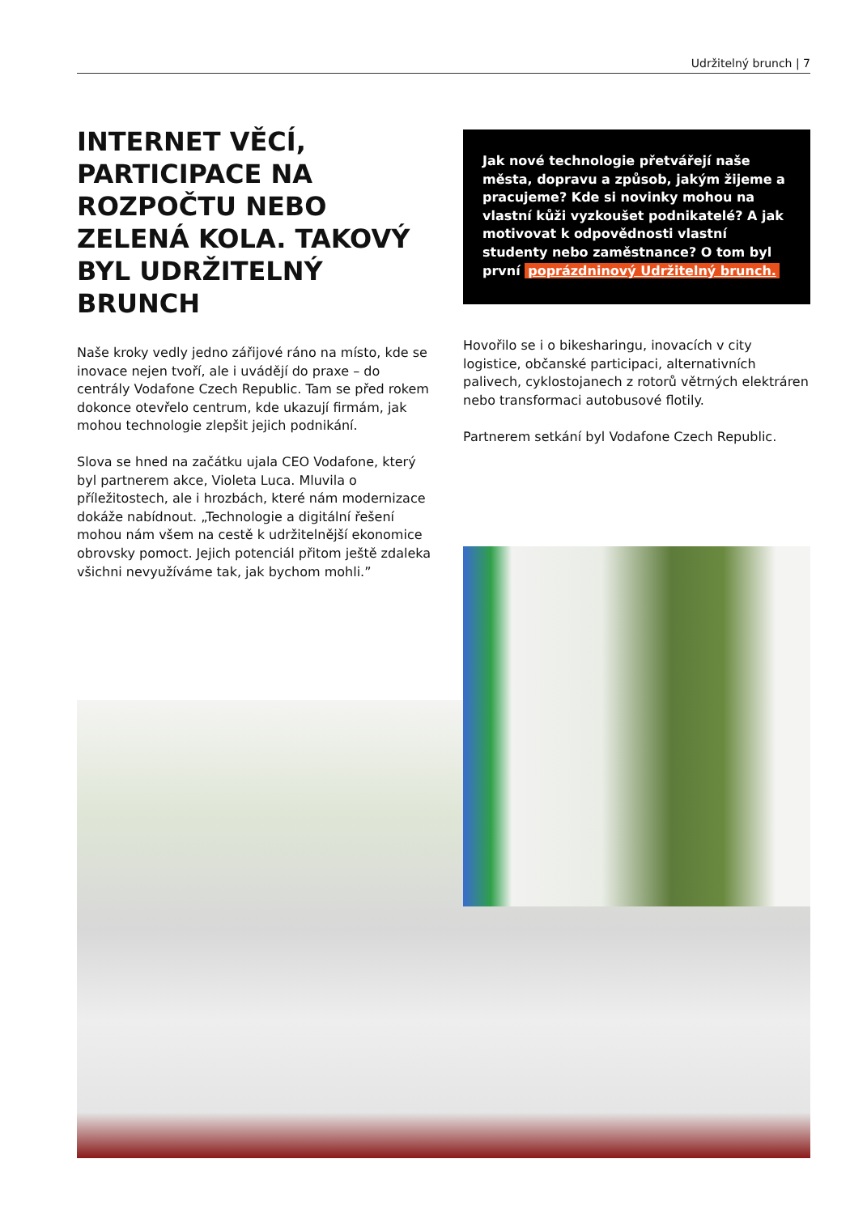Udržitelný brunch | 7
INTERNET VĚCÍ, PARTICIPACE NA ROZPOČTU NEBO ZELENÁ KOLA. TAKOVÝ BYL UDRŽITELNÝ BRUNCH
Naše kroky vedly jedno zářijové ráno na místo, kde se inovace nejen tvoří, ale i uvádějí do praxe – do centrály Vodafone Czech Republic. Tam se před rokem dokonce otevřelo centrum, kde ukazují firmám, jak mohou technologie zlepšit jejich podnikání.
Slova se hned na začátku ujala CEO Vodafone, který byl partnerem akce, Violeta Luca. Mluvila o příležitostech, ale i hrozbách, které nám modernizace dokáže nabídnout. „Technologie a digitální řešení mohou nám všem na cestě k udržitelnější ekonomice obrovsky pomoct. Jejich potenciál přitom ještě zdaleka všichni nevyužíváme tak, jak bychom mohli.”
Jak nové technologie přetvářejí naše města, dopravu a způsob, jakým žijeme a pracujeme? Kde si novinky mohou na vlastní kůži vyzkoušet podnikatelé? A jak motivovat k odpovědnosti vlastní studenty nebo zaměstnance? O tom byl první poprázdninový Udržitelný brunch.
Hovořilo se i o bikesharingu, inovacích v city logistice, občanské participaci, alternativních palivech, cyklostojanech z rotorů větrných elektráren nebo transformaci autobusové flotily.
Partnerem setkání byl Vodafone Czech Republic.